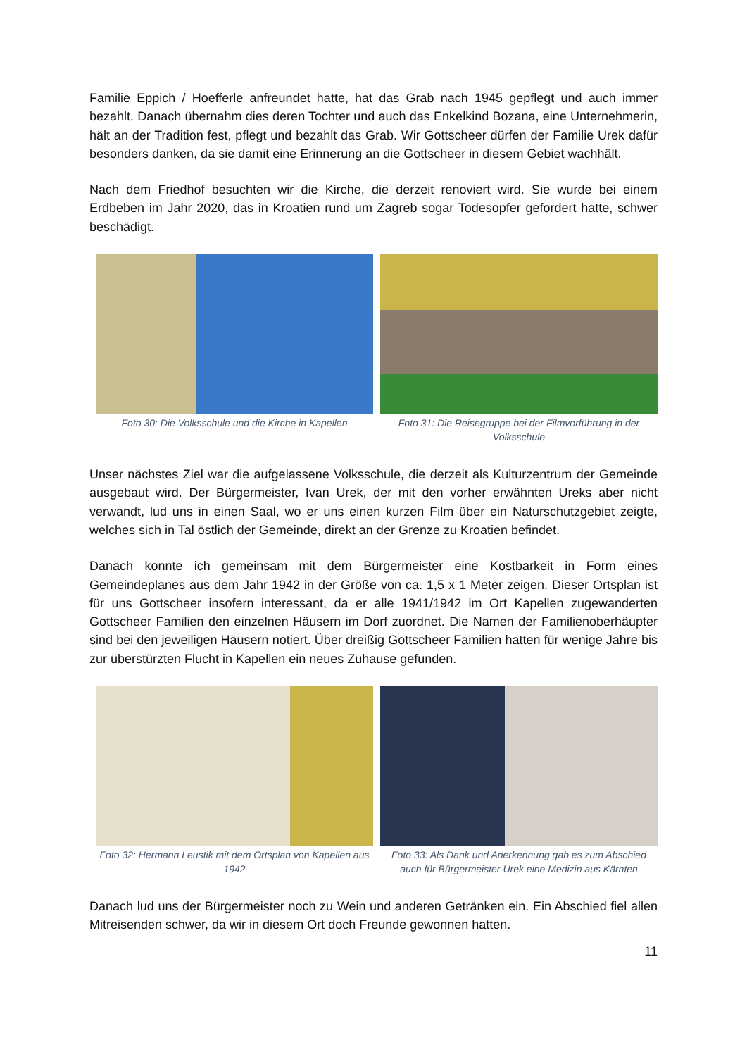Familie Eppich / Hoefferle anfreundet hatte, hat das Grab nach 1945 gepflegt und auch immer bezahlt. Danach übernahm dies deren Tochter und auch das Enkelkind Bozana, eine Unternehmerin, hält an der Tradition fest, pflegt und bezahlt das Grab. Wir Gottscheer dürfen der Familie Urek dafür besonders danken, da sie damit eine Erinnerung an die Gottscheer in diesem Gebiet wachhält.
Nach dem Friedhof besuchten wir die Kirche, die derzeit renoviert wird. Sie wurde bei einem Erdbeben im Jahr 2020, das in Kroatien rund um Zagreb sogar Todesopfer gefordert hatte, schwer beschädigt.
Foto 30: Die Volksschule und die Kirche in Kapellen
Foto 31: Die Reisegruppe bei der Filmvorführung in der Volksschule
Unser nächstes Ziel war die aufgelassene Volksschule, die derzeit als Kulturzentrum der Gemeinde ausgebaut wird. Der Bürgermeister, Ivan Urek, der mit den vorher erwähnten Ureks aber nicht verwandt, lud uns in einen Saal, wo er uns einen kurzen Film über ein Naturschutzgebiet zeigte, welches sich in Tal östlich der Gemeinde, direkt an der Grenze zu Kroatien befindet.
Danach konnte ich gemeinsam mit dem Bürgermeister eine Kostbarkeit in Form eines Gemeindeplanes aus dem Jahr 1942 in der Größe von ca. 1,5 x 1 Meter zeigen. Dieser Ortsplan ist für uns Gottscheer insofern interessant, da er alle 1941/1942 im Ort Kapellen zugewanderten Gottscheer Familien den einzelnen Häusern im Dorf zuordnet. Die Namen der Familienoberhäupter sind bei den jeweiligen Häusern notiert. Über dreißig Gottscheer Familien hatten für wenige Jahre bis zur überstürzten Flucht in Kapellen ein neues Zuhause gefunden.
Foto 32: Hermann Leustik mit dem Ortsplan von Kapellen aus 1942
Foto 33: Als Dank und Anerkennung gab es zum Abschied auch für Bürgermeister Urek eine Medizin aus Kärnten
Danach lud uns der Bürgermeister noch zu Wein und anderen Getränken ein. Ein Abschied fiel allen Mitreisenden schwer, da wir in diesem Ort doch Freunde gewonnen hatten.
11